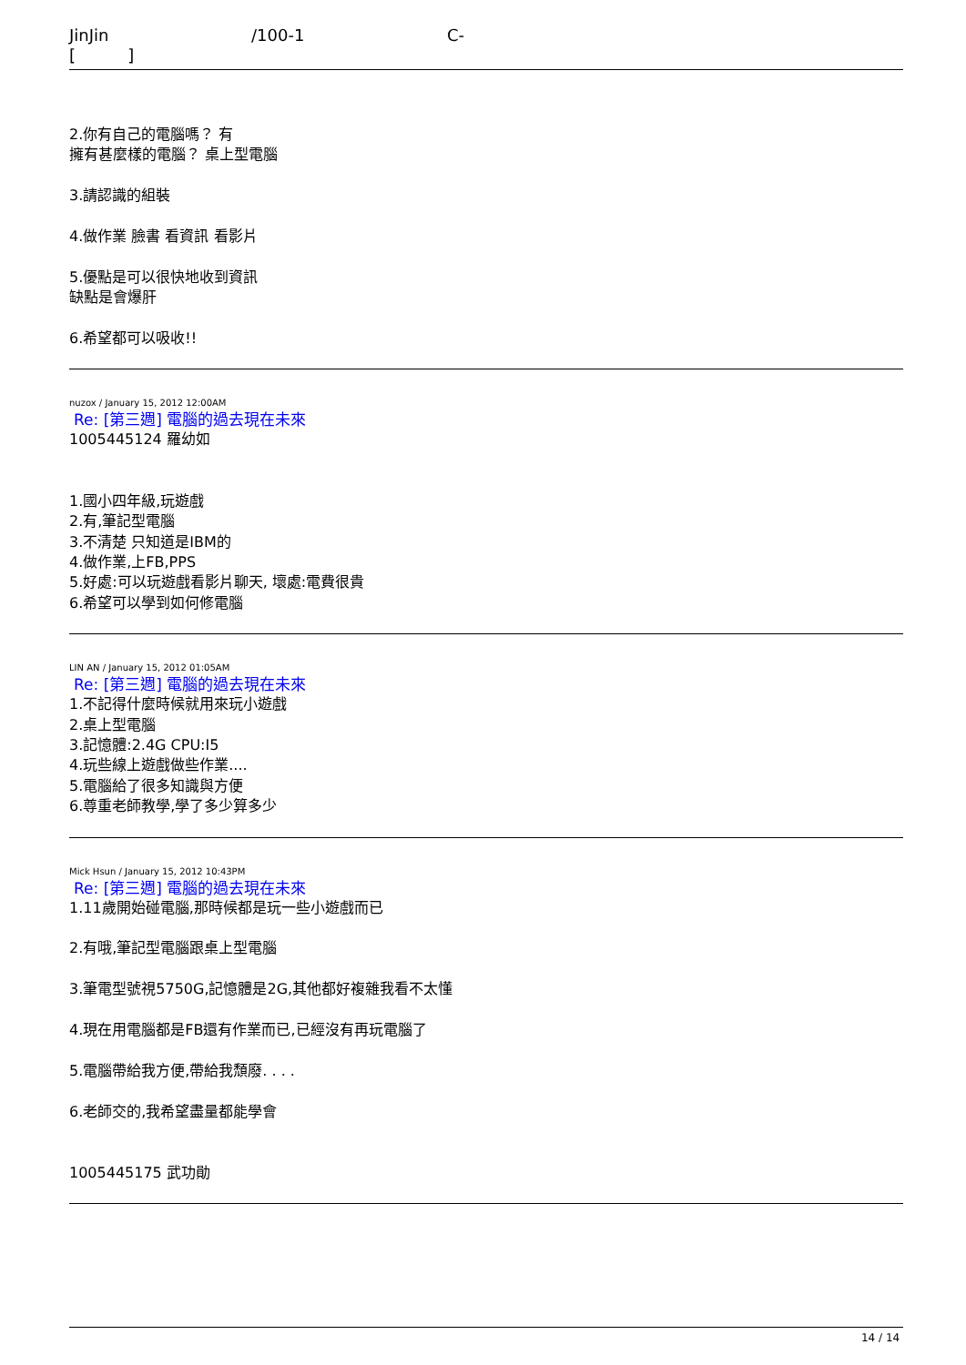JinJin /100-1 C-
[ ]
2.你有自己的電腦嗎？ 有
擁有甚麼樣的電腦？ 桌上型電腦
3.請認識的組裝
4.做作業 臉書 看資訊 看影片
5.優點是可以很快地收到資訊
缺點是會爆肝
6.希望都可以吸收!!
nuzox / January 15, 2012 12:00AM
Re: [第三週] 電腦的過去現在未來
1005445124 羅幼如
1.國小四年級,玩遊戲
2.有,筆記型電腦
3.不清楚 只知道是IBM的
4.做作業,上FB,PPS
5.好處:可以玩遊戲看影片聊天, 壞處:電費很貴
6.希望可以學到如何修電腦
LIN AN / January 15, 2012 01:05AM
Re: [第三週] 電腦的過去現在未來
1.不記得什麼時候就用來玩小遊戲
2.桌上型電腦
3.記憶體:2.4G CPU:I5
4.玩些線上遊戲做些作業....
5.電腦給了很多知識與方便
6.尊重老師教學,學了多少算多少
Mick Hsun / January 15, 2012 10:43PM
Re: [第三週] 電腦的過去現在未來
1.11歲開始碰電腦,那時候都是玩一些小遊戲而已
2.有哦,筆記型電腦跟桌上型電腦
3.筆電型號視5750G,記憶體是2G,其他都好複雜我看不太懂
4.現在用電腦都是FB還有作業而已,已經沒有再玩電腦了
5.電腦帶給我方便,帶給我頹廢. . . .
6.老師交的,我希望盡量都能學會
1005445175 武功勛
14 / 14